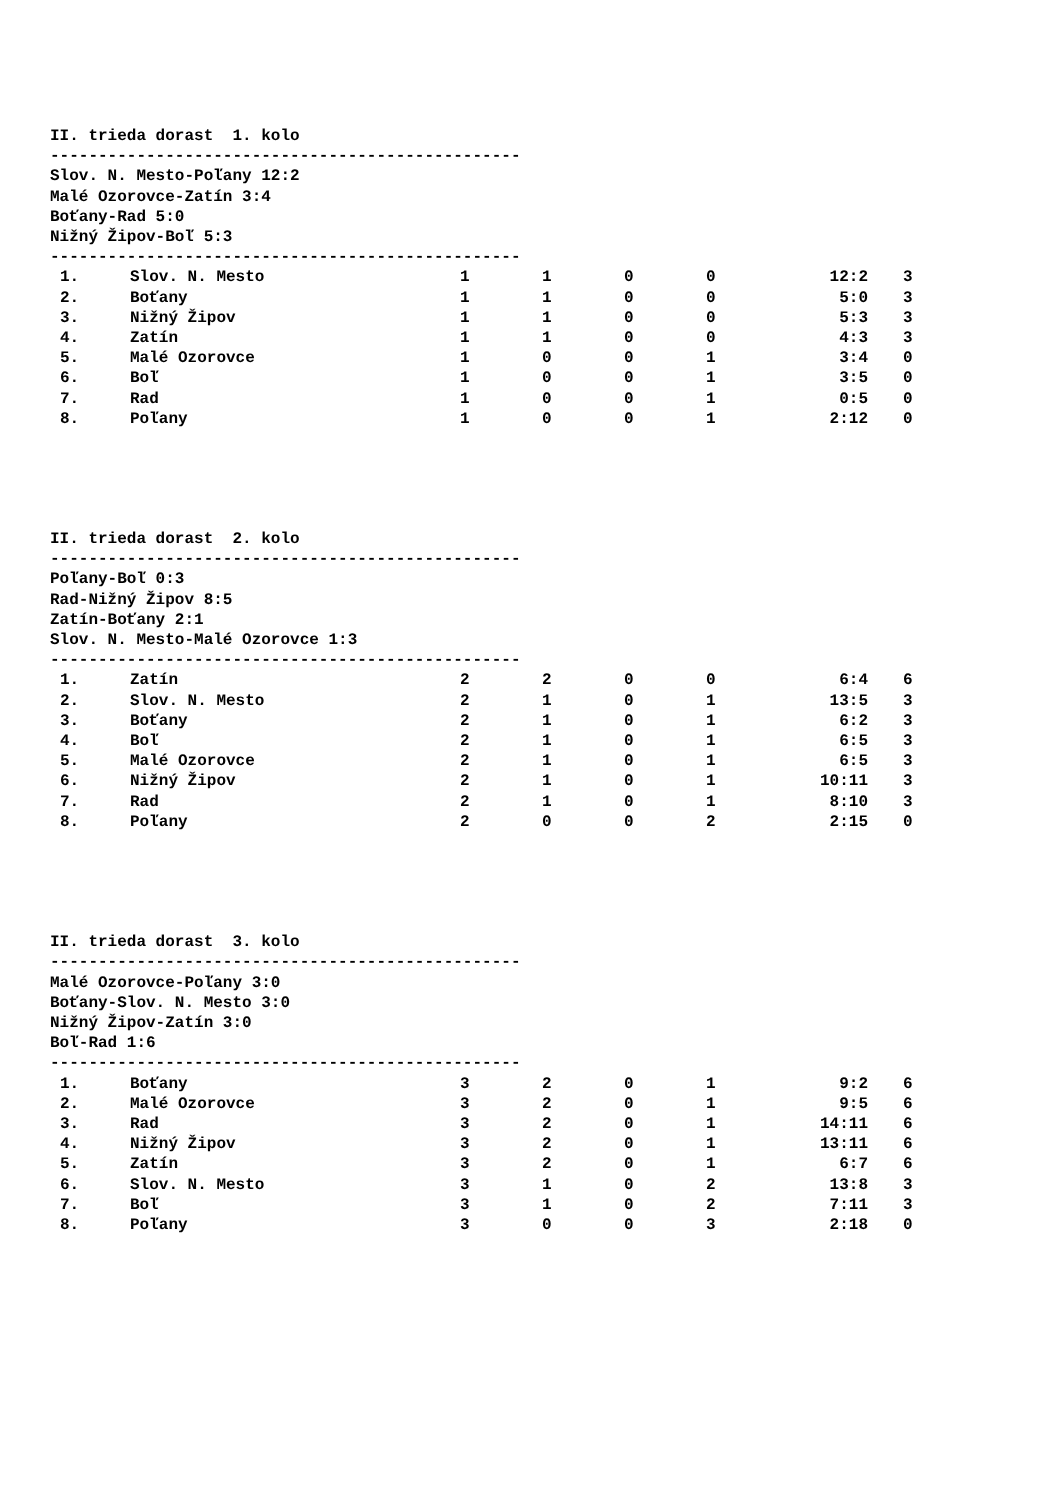II. trieda dorast 1. kolo
-------------------------------------------------
Slov. N. Mesto-Poľany 12:2
Malé Ozorovce-Zatín 3:4
Boťany-Rad 5:0
Nižný Žipov-Boľ 5:3
-------------------------------------------------
| 1. | Slov. N. Mesto | 1 | 1 | 0 | 0 | 12:2 | 3 |
| 2. | Boťany | 1 | 1 | 0 | 0 | 5:0 | 3 |
| 3. | Nižný Žipov | 1 | 1 | 0 | 0 | 5:3 | 3 |
| 4. | Zatín | 1 | 1 | 0 | 0 | 4:3 | 3 |
| 5. | Malé Ozorovce | 1 | 0 | 0 | 1 | 3:4 | 0 |
| 6. | Boľ | 1 | 0 | 0 | 1 | 3:5 | 0 |
| 7. | Rad | 1 | 0 | 0 | 1 | 0:5 | 0 |
| 8. | Poľany | 1 | 0 | 0 | 1 | 2:12 | 0 |
II. trieda dorast 2. kolo
-------------------------------------------------
Poľany-Boľ 0:3
Rad-Nižný Žipov 8:5
Zatín-Boťany 2:1
Slov. N. Mesto-Malé Ozorovce 1:3
-------------------------------------------------
| 1. | Zatín | 2 | 2 | 0 | 0 | 6:4 | 6 |
| 2. | Slov. N. Mesto | 2 | 1 | 0 | 1 | 13:5 | 3 |
| 3. | Boťany | 2 | 1 | 0 | 1 | 6:2 | 3 |
| 4. | Boľ | 2 | 1 | 0 | 1 | 6:5 | 3 |
| 5. | Malé Ozorovce | 2 | 1 | 0 | 1 | 6:5 | 3 |
| 6. | Nižný Žipov | 2 | 1 | 0 | 1 | 10:11 | 3 |
| 7. | Rad | 2 | 1 | 0 | 1 | 8:10 | 3 |
| 8. | Poľany | 2 | 0 | 0 | 2 | 2:15 | 0 |
II. trieda dorast 3. kolo
-------------------------------------------------
Malé Ozorovce-Poľany 3:0
Boťany-Slov. N. Mesto 3:0
Nižný Žipov-Zatín 3:0
Boľ-Rad 1:6
-------------------------------------------------
| 1. | Boťany | 3 | 2 | 0 | 1 | 9:2 | 6 |
| 2. | Malé Ozorovce | 3 | 2 | 0 | 1 | 9:5 | 6 |
| 3. | Rad | 3 | 2 | 0 | 1 | 14:11 | 6 |
| 4. | Nižný Žipov | 3 | 2 | 0 | 1 | 13:11 | 6 |
| 5. | Zatín | 3 | 2 | 0 | 1 | 6:7 | 6 |
| 6. | Slov. N. Mesto | 3 | 1 | 0 | 2 | 13:8 | 3 |
| 7. | Boľ | 3 | 1 | 0 | 2 | 7:11 | 3 |
| 8. | Poľany | 3 | 0 | 0 | 3 | 2:18 | 0 |